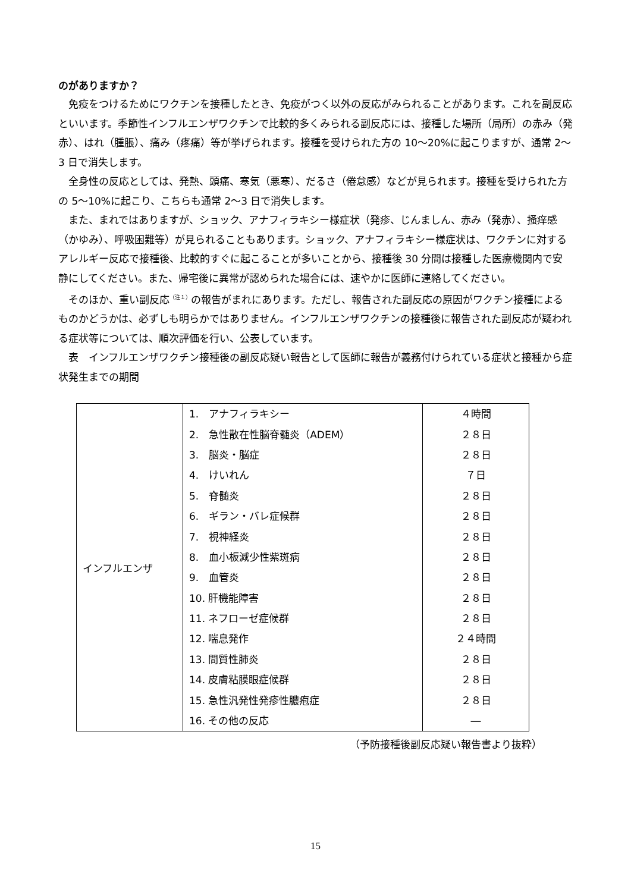のがありますか？
免疫をつけるためにワクチンを接種したとき、免疫がつく以外の反応がみられることがあります。これを副反応といいます。季節性インフルエンザワクチンで比較的多くみられる副反応には、接種した場所（局所）の赤み（発赤）、はれ（腫脹）、痛み（疼痛）等が挙げられます。接種を受けられた方の 10～20%に起こりますが、通常 2～3 日で消失します。
全身性の反応としては、発熱、頭痛、寒気（悪寒）、だるさ（倦怠感）などが見られます。接種を受けられた方の 5～10%に起こり、こちらも通常 2～3 日で消失します。
また、まれではありますが、ショック、アナフィラキシー様症状（発疹、じんましん、赤み（発赤）、掻痒感（かゆみ）、呼吸困難等）が見られることもあります。ショック、アナフィラキシー様症状は、ワクチンに対するアレルギー反応で接種後、比較的すぐに起こることが多いことから、接種後 30 分間は接種した医療機関内で安静にしてください。また、帰宅後に異常が認められた場合には、速やかに医師に連絡してください。
そのほか、重い副反応<sup>（注１）</sup>の報告がまれにあります。ただし、報告された副反応の原因がワクチン接種によるものかどうかは、必ずしも明らかではありません。インフルエンザワクチンの接種後に報告された副反応が疑われる症状等については、順次評価を行い、公表しています。
表　インフルエンザワクチン接種後の副反応疑い報告として医師に報告が義務付けられている症状と接種から症状発生までの期間
| インフルエンザ | 1. アナフィラキシー 2. 急性散在性脳脊髄炎（ADEM） 3. 脳炎・脳症 4. けいれん 5. 脊髄炎 6. ギラン・バレ症候群 7. 視神経炎 8. 血小板減少性紫斑病 9. 血管炎 10. 肝機能障害 11. ネフローゼ症候群 12. 喘息発作 13. 間質性肺炎 14. 皮膚粘膜眼症候群 15. 急性汎発性発疹性膿疱症 16. その他の反応 | ４時間 ２８日 ２８日 ７日 ２８日 ２８日 ２８日 ２８日 ２８日 ２８日 ２８日 ２４時間 ２８日 ２８日 ２８日 ― |
（予防接種後副反応疑い報告書より抜粋）
15